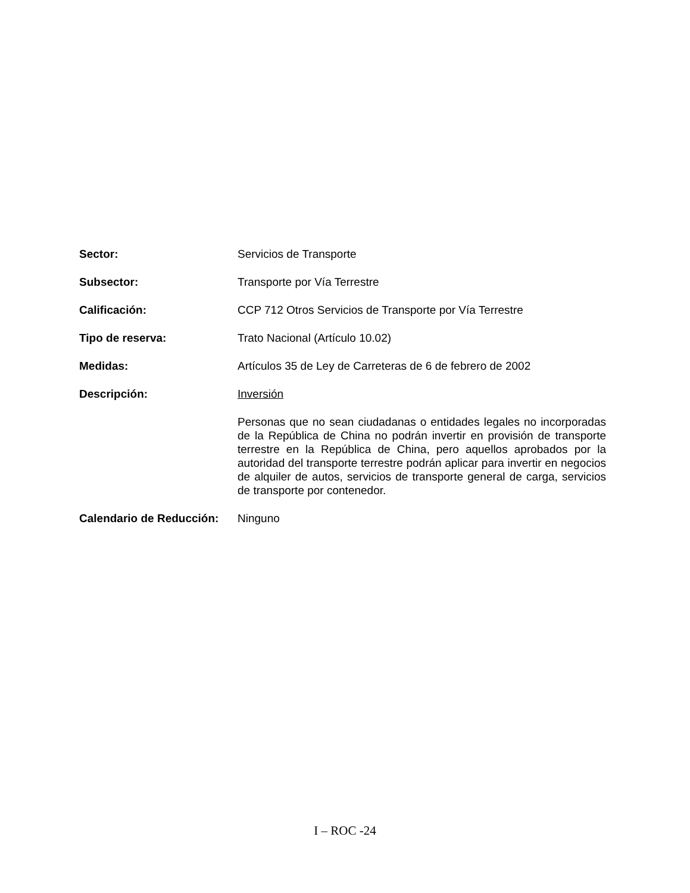Sector: Servicios de Transporte
Subsector: Transporte por Vía Terrestre
Calificación: CCP 712 Otros Servicios de Transporte por Vía Terrestre
Tipo de reserva: Trato Nacional (Artículo 10.02)
Medidas: Artículos 35 de Ley de Carreteras de 6 de febrero de 2002
Descripción: Inversión
Personas que no sean ciudadanas o entidades legales no incorporadas de la República de China no podrán invertir en provisión de transporte terrestre en la República de China, pero aquellos aprobados por la autoridad del transporte terrestre podrán aplicar para invertir en negocios de alquiler de autos, servicios de transporte general de carga, servicios de transporte por contenedor.
Calendario de Reducción:
Ninguno
I – ROC -24